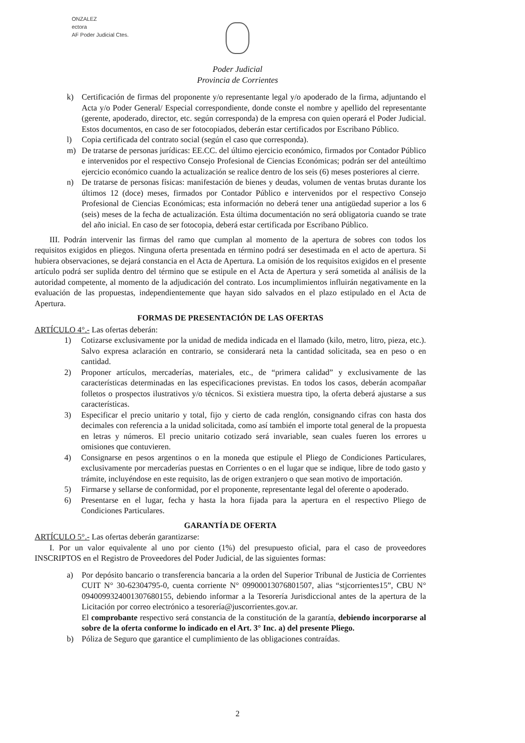ONZALEZ
ectora
AF Poder Judicial Ctes.
Poder Judicial
Provincia de Corrientes
k) Certificación de firmas del proponente y/o representante legal y/o apoderado de la firma, adjuntando el Acta y/o Poder General/ Especial correspondiente, donde conste el nombre y apellido del representante (gerente, apoderado, director, etc. según corresponda) de la empresa con quien operará el Poder Judicial. Estos documentos, en caso de ser fotocopiados, deberán estar certificados por Escribano Público.
l) Copia certificada del contrato social (según el caso que corresponda).
m) De tratarse de personas jurídicas: EE.CC. del último ejercicio económico, firmados por Contador Público e intervenidos por el respectivo Consejo Profesional de Ciencias Económicas; podrán ser del anteúltimo ejercicio económico cuando la actualización se realice dentro de los seis (6) meses posteriores al cierre.
n) De tratarse de personas físicas: manifestación de bienes y deudas, volumen de ventas brutas durante los últimos 12 (doce) meses, firmados por Contador Público e intervenidos por el respectivo Consejo Profesional de Ciencias Económicas; esta información no deberá tener una antigüedad superior a los 6 (seis) meses de la fecha de actualización. Esta última documentación no será obligatoria cuando se trate del año inicial. En caso de ser fotocopia, deberá estar certificada por Escribano Público.
III. Podrán intervenir las firmas del ramo que cumplan al momento de la apertura de sobres con todos los requisitos exigidos en pliegos. Ninguna oferta presentada en término podrá ser desestimada en el acto de apertura. Si hubiera observaciones, se dejará constancia en el Acta de Apertura. La omisión de los requisitos exigidos en el presente artículo podrá ser suplida dentro del término que se estipule en el Acta de Apertura y será sometida al análisis de la autoridad competente, al momento de la adjudicación del contrato. Los incumplimientos influirán negativamente en la evaluación de las propuestas, independientemente que hayan sido salvados en el plazo estipulado en el Acta de Apertura.
FORMAS DE PRESENTACIÓN DE LAS OFERTAS
ARTÍCULO 4°.- Las ofertas deberán:
1) Cotizarse exclusivamente por la unidad de medida indicada en el llamado (kilo, metro, litro, pieza, etc.). Salvo expresa aclaración en contrario, se considerará neta la cantidad solicitada, sea en peso o en cantidad.
2) Proponer artículos, mercaderías, materiales, etc., de “primera calidad” y exclusivamente de las características determinadas en las especificaciones previstas. En todos los casos, deberán acompañar folletos o prospectos ilustrativos y/o técnicos. Si existiera muestra tipo, la oferta deberá ajustarse a sus características.
3) Especificar el precio unitario y total, fijo y cierto de cada renglón, consignando cifras con hasta dos decimales con referencia a la unidad solicitada, como así también el importe total general de la propuesta en letras y números. El precio unitario cotizado será invariable, sean cuales fueren los errores u omisiones que contuvieren.
4) Consignarse en pesos argentinos o en la moneda que estipule el Pliego de Condiciones Particulares, exclusivamente por mercaderías puestas en Corrientes o en el lugar que se indique, libre de todo gasto y trámite, incluyéndose en este requisito, las de origen extranjero o que sean motivo de importación.
5) Firmarse y sellarse de conformidad, por el proponente, representante legal del oferente o apoderado.
6) Presentarse en el lugar, fecha y hasta la hora fijada para la apertura en el respectivo Pliego de Condiciones Particulares.
GARANTÍA DE OFERTA
ARTÍCULO 5°.- Las ofertas deberán garantizarse:
I. Por un valor equivalente al uno por ciento (1%) del presupuesto oficial, para el caso de proveedores INSCRIPTOS en el Registro de Proveedores del Poder Judicial, de las siguientes formas:
a) Por depósito bancario o transferencia bancaria a la orden del Superior Tribunal de Justicia de Corrientes CUIT N° 30-62304795-0, cuenta corriente N° 09900013076801507, alias “stjcorrientes15”, CBU N° 0940099324001307680155, debiendo informar a la Tesorería Jurisdiccional antes de la apertura de la Licitación por correo electrónico a tesorería@juscorrientes.gov.ar.
El comprobante respectivo será constancia de la constitución de la garantía, debiendo incorporarse al sobre de la oferta conforme lo indicado en el Art. 3° Inc. a) del presente Pliego.
b) Póliza de Seguro que garantice el cumplimiento de las obligaciones contraídas.
2